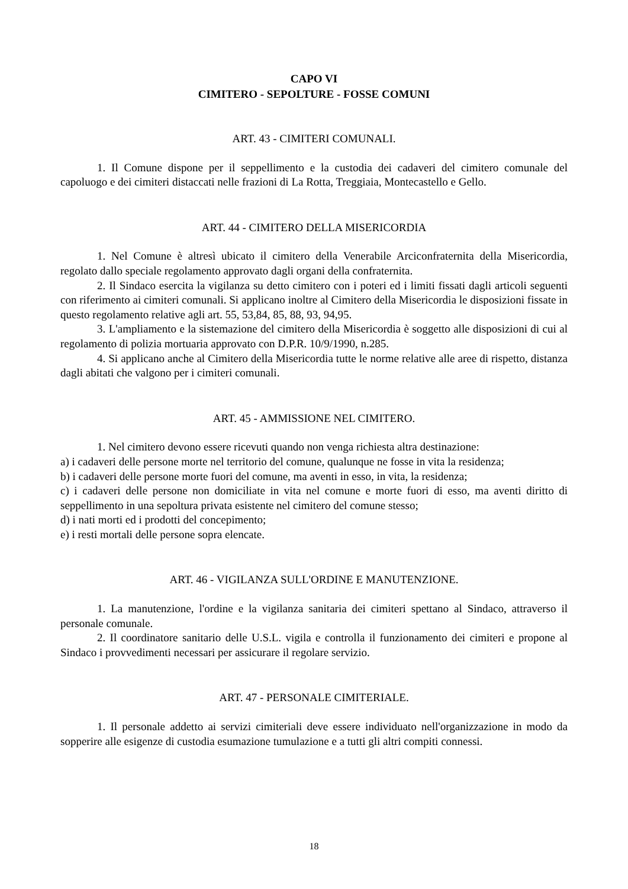CAPO VI
CIMITERO - SEPOLTURE - FOSSE COMUNI
ART. 43 - CIMITERI COMUNALI.
1. Il Comune dispone per il seppellimento e la custodia dei cadaveri del cimitero comunale del capoluogo e dei cimiteri distaccati nelle frazioni di La Rotta, Treggiaia, Montecastello e Gello.
ART. 44 - CIMITERO DELLA MISERICORDIA
1. Nel Comune è altresì ubicato il cimitero della Venerabile Arciconfraternita della Misericordia, regolato dallo speciale regolamento approvato dagli organi della confraternita.
2. Il Sindaco esercita la vigilanza su detto cimitero con i poteri ed i limiti fissati dagli articoli seguenti con riferimento ai cimiteri comunali. Si applicano inoltre al Cimitero della Misericordia le disposizioni fissate in questo regolamento relative agli art. 55, 53,84, 85, 88, 93, 94,95.
3. L'ampliamento e la sistemazione del cimitero della Misericordia è soggetto alle disposizioni di cui al regolamento di polizia mortuaria approvato con D.P.R. 10/9/1990, n.285.
4. Si applicano anche al Cimitero della Misericordia tutte le norme relative alle aree di rispetto, distanza dagli abitati che valgono per i cimiteri comunali.
ART. 45 - AMMISSIONE NEL CIMITERO.
1. Nel cimitero devono essere ricevuti quando non venga richiesta altra destinazione:
a) i cadaveri delle persone morte nel territorio del comune, qualunque ne fosse in vita la residenza;
b) i cadaveri delle persone morte fuori del comune, ma aventi in esso, in vita, la residenza;
c) i cadaveri delle persone non domiciliate in vita nel comune e morte fuori di esso, ma aventi diritto di seppellimento in una sepoltura privata esistente nel cimitero del comune stesso;
d) i nati morti ed i prodotti del concepimento;
e) i resti mortali delle persone sopra elencate.
ART. 46 - VIGILANZA SULL'ORDINE E MANUTENZIONE.
1. La manutenzione, l'ordine e la vigilanza sanitaria dei cimiteri spettano al Sindaco, attraverso il personale comunale.
2. Il coordinatore sanitario delle U.S.L. vigila e controlla il funzionamento dei cimiteri e propone al Sindaco i provvedimenti necessari per assicurare il regolare servizio.
ART. 47 - PERSONALE CIMITERIALE.
1. Il personale addetto ai servizi cimiteriali deve essere individuato nell'organizzazione in modo da sopperire alle esigenze di custodia esumazione tumulazione e a tutti gli altri compiti connessi.
18